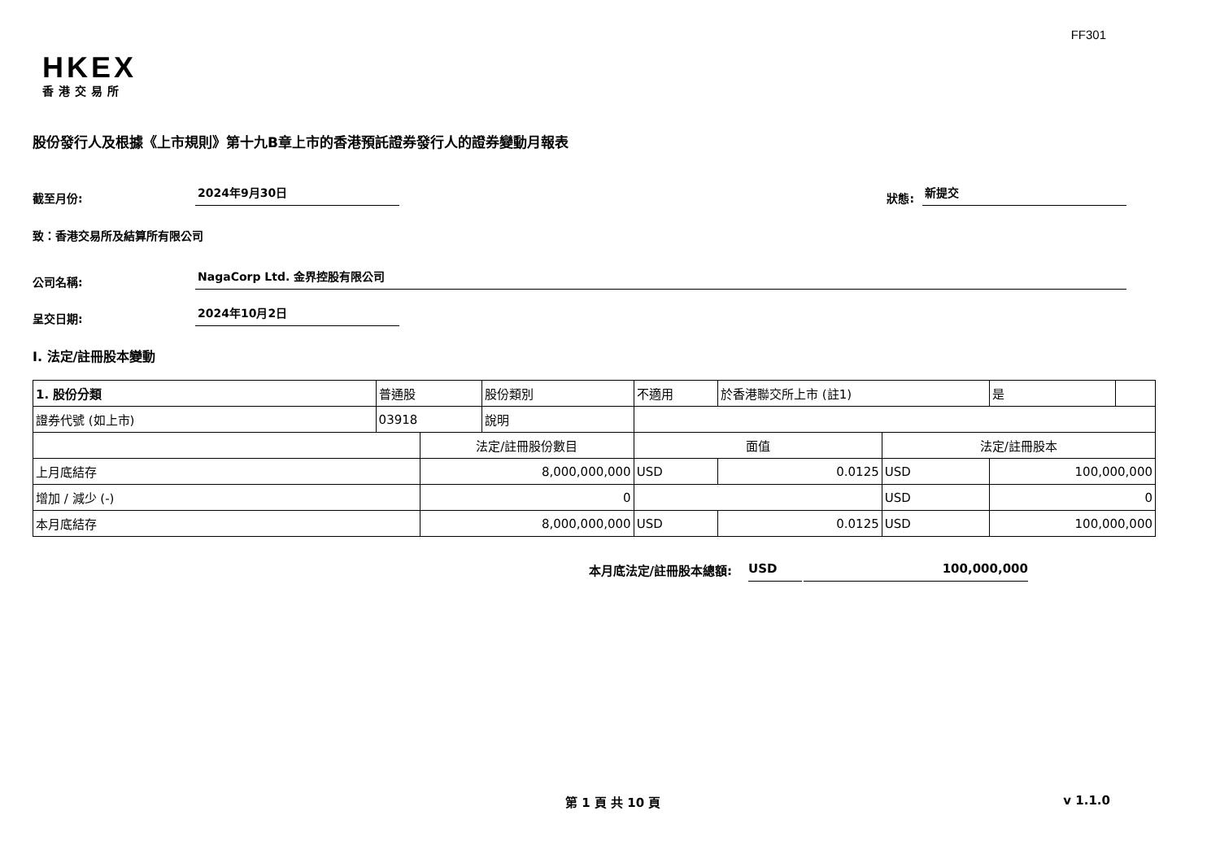FF301
HKEX
香港交易所
股份發行人及根據《上市規則》第十九B章上市的香港預託證券發行人的證券變動月報表
截至月份: 2024年9月30日 狀態: 新提交
致：香港交易所及結算所有限公司
公司名稱: NagaCorp Ltd. 金界控股有限公司
呈交日期: 2024年10月2日
I. 法定/註冊股本變動
| 1. 股份分類 | 普通股 | | 股份類別 | 不適用 | | 於香港聯交所上市 (註1) | | 是 | |
| 證券代號 (如上市) | 03918 | | 說明 | | | | | | |
| | | 法定/註冊股份數目 | | | 面值 | | 法定/註冊股本 | | |
| 上月底結存 | | 8,000,000,000 | | | USD | 0.0125 | USD | 100,000,000 | |
| 增加 / 減少 (-) | | 0 | | | | | USD | 0 | |
| 本月底結存 | | 8,000,000,000 | | | USD | 0.0125 | USD | 100,000,000 | |
本月底法定/註冊股本總額: USD 100,000,000
第 1 頁 共 10 頁 v 1.1.0